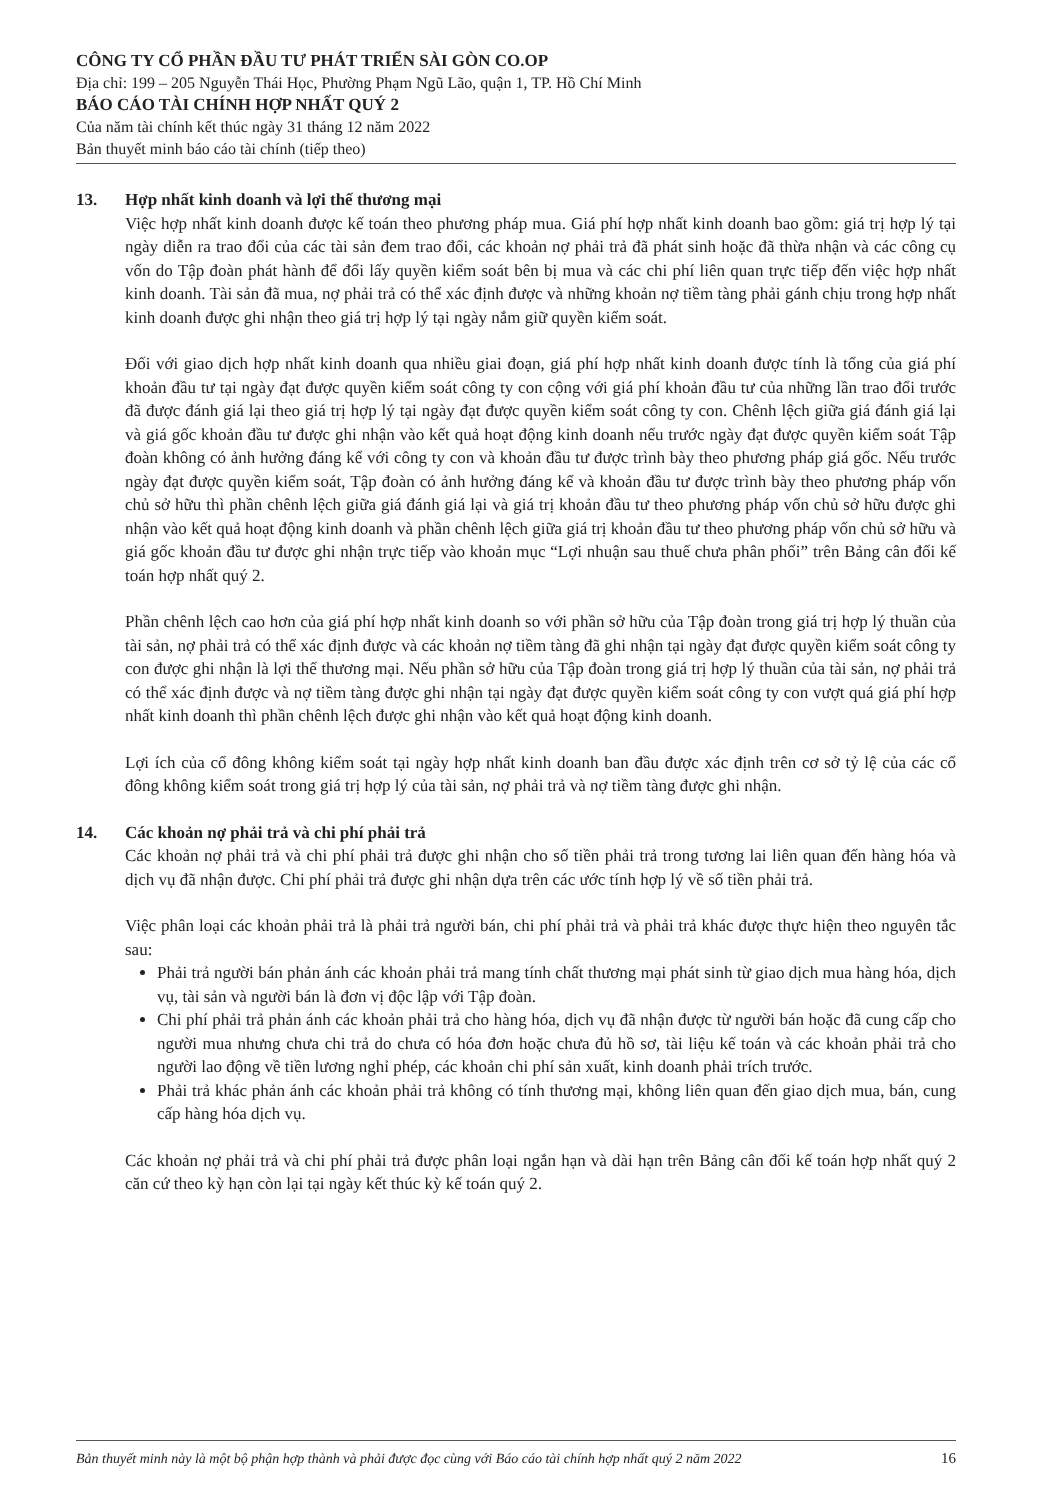CÔNG TY CỔ PHẦN ĐẦU TƯ PHÁT TRIỂN SÀI GÒN CO.OP
Địa chỉ: 199 – 205 Nguyễn Thái Học, Phường Phạm Ngũ Lão, quận 1, TP. Hồ Chí Minh
BÁO CÁO TÀI CHÍNH HỢP NHẤT QUÝ 2
Của năm tài chính kết thúc ngày 31 tháng 12 năm 2022
Bản thuyết minh báo cáo tài chính (tiếp theo)
13. Hợp nhất kinh doanh và lợi thế thương mại
Việc hợp nhất kinh doanh được kế toán theo phương pháp mua. Giá phí hợp nhất kinh doanh bao gồm: giá trị hợp lý tại ngày diễn ra trao đổi của các tài sản đem trao đổi, các khoản nợ phải trả đã phát sinh hoặc đã thừa nhận và các công cụ vốn do Tập đoàn phát hành để đổi lấy quyền kiểm soát bên bị mua và các chi phí liên quan trực tiếp đến việc hợp nhất kinh doanh. Tài sản đã mua, nợ phải trả có thể xác định được và những khoản nợ tiềm tàng phải gánh chịu trong hợp nhất kinh doanh được ghi nhận theo giá trị hợp lý tại ngày nắm giữ quyền kiểm soát.
Đối với giao dịch hợp nhất kinh doanh qua nhiều giai đoạn, giá phí hợp nhất kinh doanh được tính là tổng của giá phí khoản đầu tư tại ngày đạt được quyền kiểm soát công ty con cộng với giá phí khoản đầu tư của những lần trao đổi trước đã được đánh giá lại theo giá trị hợp lý tại ngày đạt được quyền kiểm soát công ty con. Chênh lệch giữa giá đánh giá lại và giá gốc khoản đầu tư được ghi nhận vào kết quả hoạt động kinh doanh nếu trước ngày đạt được quyền kiểm soát Tập đoàn không có ảnh hưởng đáng kể với công ty con và khoản đầu tư được trình bày theo phương pháp giá gốc. Nếu trước ngày đạt được quyền kiểm soát, Tập đoàn có ảnh hưởng đáng kể và khoản đầu tư được trình bày theo phương pháp vốn chủ sở hữu thì phần chênh lệch giữa giá đánh giá lại và giá trị khoản đầu tư theo phương pháp vốn chủ sở hữu được ghi nhận vào kết quả hoạt động kinh doanh và phần chênh lệch giữa giá trị khoản đầu tư theo phương pháp vốn chủ sở hữu và giá gốc khoản đầu tư được ghi nhận trực tiếp vào khoản mục “Lợi nhuận sau thuế chưa phân phối” trên Bảng cân đối kế toán hợp nhất quý 2.
Phần chênh lệch cao hơn của giá phí hợp nhất kinh doanh so với phần sở hữu của Tập đoàn trong giá trị hợp lý thuần của tài sản, nợ phải trả có thể xác định được và các khoản nợ tiềm tàng đã ghi nhận tại ngày đạt được quyền kiểm soát công ty con được ghi nhận là lợi thế thương mại. Nếu phần sở hữu của Tập đoàn trong giá trị hợp lý thuần của tài sản, nợ phải trả có thể xác định được và nợ tiềm tàng được ghi nhận tại ngày đạt được quyền kiểm soát công ty con vượt quá giá phí hợp nhất kinh doanh thì phần chênh lệch được ghi nhận vào kết quả hoạt động kinh doanh.
Lợi ích của cổ đông không kiểm soát tại ngày hợp nhất kinh doanh ban đầu được xác định trên cơ sở tỷ lệ của các cổ đông không kiểm soát trong giá trị hợp lý của tài sản, nợ phải trả và nợ tiềm tàng được ghi nhận.
14. Các khoản nợ phải trả và chi phí phải trả
Các khoản nợ phải trả và chi phí phải trả được ghi nhận cho số tiền phải trả trong tương lai liên quan đến hàng hóa và dịch vụ đã nhận được. Chi phí phải trả được ghi nhận dựa trên các ước tính hợp lý về số tiền phải trả.
Việc phân loại các khoản phải trả là phải trả người bán, chi phí phải trả và phải trả khác được thực hiện theo nguyên tắc sau:
Phải trả người bán phản ánh các khoản phải trả mang tính chất thương mại phát sinh từ giao dịch mua hàng hóa, dịch vụ, tài sản và người bán là đơn vị độc lập với Tập đoàn.
Chi phí phải trả phản ánh các khoản phải trả cho hàng hóa, dịch vụ đã nhận được từ người bán hoặc đã cung cấp cho người mua nhưng chưa chi trả do chưa có hóa đơn hoặc chưa đủ hồ sơ, tài liệu kế toán và các khoản phải trả cho người lao động về tiền lương nghỉ phép, các khoản chi phí sản xuất, kinh doanh phải trích trước.
Phải trả khác phản ánh các khoản phải trả không có tính thương mại, không liên quan đến giao dịch mua, bán, cung cấp hàng hóa dịch vụ.
Các khoản nợ phải trả và chi phí phải trả được phân loại ngắn hạn và dài hạn trên Bảng cân đối kế toán hợp nhất quý 2 căn cứ theo kỳ hạn còn lại tại ngày kết thúc kỳ kế toán quý 2.
Bản thuyết minh này là một bộ phận hợp thành và phải được đọc cùng với Báo cáo tài chính hợp nhất quý 2 năm 2022 16